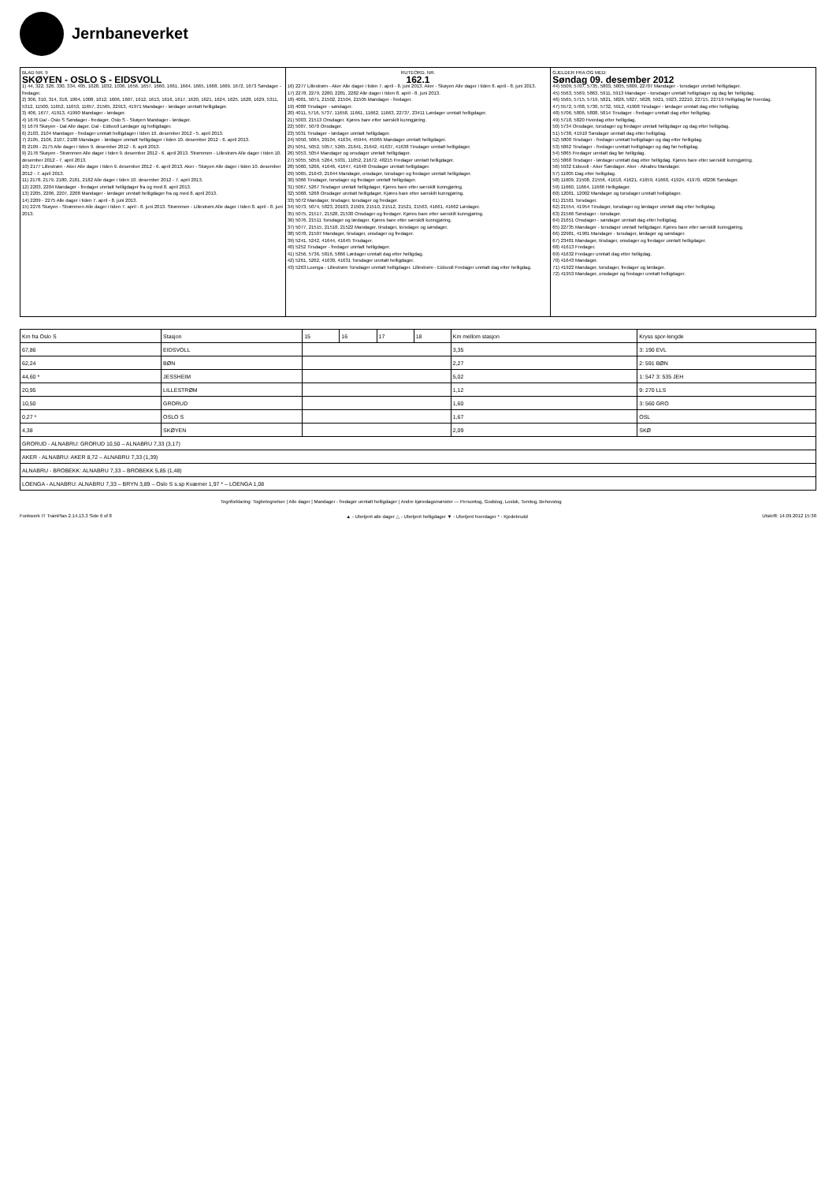Jernbaneverket
BLAD NR. 9
SKØYEN - OSLO S - EIDSVOLL
1) 44, 322, 326, 330, 334, 405, 1028, 1032, 1036, 1656, 1657, 1660, 1661, 1664, 1665, 1668, 1669, 1672, 1673 Søndager - fredager.
2) 306, 310, 314, 318, 1004, 1008, 1012, 1606, 1607, 1612, 1613, 1616, 1617, 1620, 1621, 1624, 1625, 1628, 1629, 5311, 5312, 11500, 11652, 11653, 11657, 21565, 22913, 41971 Mandager - lørdager unntatt helligdager.
3) 406, 1677, 41913, 41990 Mandager - lørdager.
4) 1676 Dal - Oslo S Søndager - fredager. Oslo S - Skøyen Mandager - lørdager.
5) 1679 Skøyen - Dal Alle dager. Dal - Eidsvoll Lørdager og helligdager.
6) 2103, 2104 Mandager - fredager unntatt helligdager i tiden 10. desember 2012 - 5. april 2013.
7) 2105, 2106, 2107, 2108 Mandager - lørdager unntatt helligdager i tiden 10. desember 2012 - 6. april 2013.
8) 2109 - 2175 Alle dager i tiden 9. desember 2012 - 6. april 2013.
9) 2176 Skøyen - Strømmen Alle dager i tiden 9. desember 2012 - 6. april 2013. Strømmen - Lillestrøm Alle dager i tiden 10. desember 2012 - 7. april 2013.
10) 2177 Lillestrøm - Aker Alle dager i tiden 9. desember 2012 - 6. april 2013. Aker - Skøyen Alle dager i tiden 10. desember 2012 - 7. april 2013.
11) 2178, 2179, 2180, 2181, 2182 Alle dager i tiden 10. desember 2012 - 7. april 2013.
12) 2203, 2204 Mandager - fredager unntatt helligdager fra og med 8. april 2013.
13) 2205, 2206, 2207, 2208 Mandager - lørdager unntatt helligdager fra og med 8. april 2013.
14) 2209 - 2275 Alle dager i tiden 7. april - 8. juni 2013.
15) 2276 Skøyen - Strømmen Alle dager i tiden 7. april - 8. juni 2013. Strømmen - Lillestrøm Alle dager i tiden 8. april - 8. juni 2013.
RUTEORD. NR.
162.1
16) 2277 Lillestrøm - Aker Alle dager i tiden 7. april - 8. juni 2013. Aker - Skøyen Alle dager i tiden 8. april - 8. juni 2013.
17) 2278, 2279, 2280, 2281, 2282 Alle dager i tiden 8. april - 8. juni 2013.
18) 4001, 5071, 21502, 21504, 21505 Mandager - fredager.
19) 4008 Tirsdager - søndager.
20) 4011, 5716, 5737, 11658, 11661, 11662, 11663, 22737, 23411 Lørdager unntatt helligdager.
21) 5003, 21513 Onsdager. Kjøres bare etter særskilt kunngjøring.
22) 5007, 5070 Onsdager.
23) 5031 Tirsdager - lørdager unntatt helligdager.
24) 5050, 5064, 20104, 41634, 45944, 45965 Mandager unntatt helligdager.
25) 5051, 5052, 5057, 5265, 21641, 21642, 41637, 41638 Tirsdager unntatt helligdager.
26) 5053, 5054 Mandager og onsdager unntatt helligdager.
27) 5055, 5059, 5264, 5931, 11052, 21672, 48215 Fredager unntatt helligdager.
28) 5060, 5266, 41646, 41647, 41648 Onsdager unntatt helligdager.
29) 5065, 21643, 21644 Mandager, onsdager, torsdager og fredager unntatt helligdager.
30) 5066 Tirsdager, torsdager og fredager unntatt helligdager.
31) 5067, 5267 Tirsdager unntatt helligdager. Kjøres bare etter særskilt kunngjøring.
32) 5068, 5268 Onsdager unntatt helligdager. Kjøres bare etter særskilt kunngjøring.
33) 5072 Mandager, tirsdager, torsdager og fredager.
34) 5073, 5074, 5823, 20103, 21509, 21510, 21512, 21521, 21563, 41661, 41662 Lørdager.
35) 5075, 21517, 21528, 21530 Onsdager og fredager. Kjøres bare etter særskilt kunngjøring.
36) 5076, 21511 Torsdager og lørdager. Kjøres bare etter særskilt kunngjøring.
37) 5077, 21515, 21518, 21522 Mandager, tirsdager, torsdager og søndager.
38) 5078, 21507 Mandager, tirsdager, onsdager og fredager.
39) 5241, 5242, 41644, 41645 Tirsdager.
40) 5252 Tirsdager - fredager unntatt helligdager.
41) 5256, 5736, 5816, 5866 Lørdager unntatt dag etter helligdag.
42) 5261, 5262, 41630, 41631 Torsdager unntatt helligdager.
43) 5263 Loenga - Lillestrøm Torsdager unntatt helligdager. Lillestrøm - Eidsvoll Fredager unntatt dag etter helligdag.
GJELDER FRA OG MED:
Søndag 09. desember 2012
44) 5509, 5707, 5735, 5803, 5805, 5809, 22707 Mandager - torsdager unntatt helligdager.
45) 5563, 5569, 5863, 5911, 5913 Mandager - torsdager unntatt helligdager og dag før helligdag.
46) 5565, 5715, 5719, 5821, 5826, 5827, 5828, 5921, 5923, 22210, 22715, 22719 Helligdag før hverdag.
47) 5572, 5708, 5730, 5732, 5912, 41908 Tirsdager - lørdager unntatt dag etter helligdag.
48) 5706, 5806, 5808, 5814 Tirsdager - fredager unntatt dag etter helligdag.
49) 5718, 5820 Hverdag etter helligdag.
50) 5734 Onsdager, torsdager og fredager unntatt helligdager og dag etter helligdag.
51) 5738, 41910 Søndager unntatt dag etter helligdag.
52) 5800 Tirsdager - fredager unntatt helligdager og dag etter helligdag.
53) 5862 Tirsdager - fredager unntatt helligdager og dag før helligdag.
54) 5865 Fredager unntatt dag før helligdag.
55) 5868 Tirsdager - lørdager unntatt dag etter helligdag. Kjøres bare etter særskilt kunngjøring.
56) 5932 Eidsvoll - Aker Søndager. Aker - Alnabru Mandager.
57) 11005 Dag etter helligdag.
58) 11609, 21508, 21556, 41618, 41621, 41659, 41660, 41924, 41970, 48206 Søndager.
59) 11660, 11664, 11666 Helligdager.
60) 12001, 12002 Mandager og torsdager unntatt helligdager.
61) 21501 Torsdager.
62) 21554, 41954 Tirsdager, torsdager og lørdager unntatt dag etter helligdag.
63) 21566 Søndager - torsdager.
64) 21651 Onsdager - søndager unntatt dag etter helligdag.
65) 22735 Mandager - torsdager unntatt helligdager. Kjøres bare etter særskilt kunngjøring.
66) 22981, 41981 Mandager - torsdager, lørdager og søndager.
67) 23401 Mandager, tirsdager, onsdager og fredager unntatt helligdager.
68) 41613 Fredager.
69) 41632 Fredager unntatt dag etter helligdag.
70) 41643 Mandager.
71) 41922 Mandager, torsdager, fredager og lørdager.
72) 41953 Mandager, onsdager og fredager unntatt helligdager.
| Km fra Oslo S | Stasjon | 15 | 16 | 17 | 18 | Km mellom stasjon | Kryss spor-lengde |
| 67,86 | EIDSVOLL | | | | | 3,35 | 3: 190 EVL |
| 62,24 | BØN | | | | | 2,27 | 2: 591 BØN |
| 44,60 * | JESSHEIM | | | | | 5,02 | 1: 547 3: 535 JEH |
| 20,95 | LILLESTRØM | | | | | 1,12 | 9: 270 LLS |
| 10,50 | GRORUD | | | | | 1,60 | 3: 560 GRO |
| 0,27 * | OSLO S | | | | | 1,67 | OSL |
| 4,38 | SKØYEN | | | | | 2,09 | SKØ |
| GRORUD - ALNABRU: GRORUD 10,50 – ALNABRU 7,33 (3,17) | | | | | | | |
| AKER - ALNABRU: AKER 8,72 – ALNABRU 7,33 (1,39) | | | | | | | |
| ALNABRU - BROBEKK: ALNABRU 7,33 – BROBEKK 5,85 (1,48) | | | | | | | |
| LOENGA - ALNABRU: ALNABRU 7,33 – BRYN 3,89 – Oslo S s.sp Kværner 1,97 * – LOENGA 1,08 | | | | | | | |
Tegnforklaring: Togbetegnelser | Alle dager | Mandager - fredager unntatt helligdager | Andre kjøredagsmønster — Persontog, Godstog, Loslok, Tomtog, Behovstog
Funkwerk IT TrainPlan 2.14.13.3 Side 6 of 8 ▲ - Ubetjent alle dager △ - Ubetjent helligdager ▼ - Ubetjent hverdager * - Kjedebrudd Utskrift: 14.09.2012 15:38